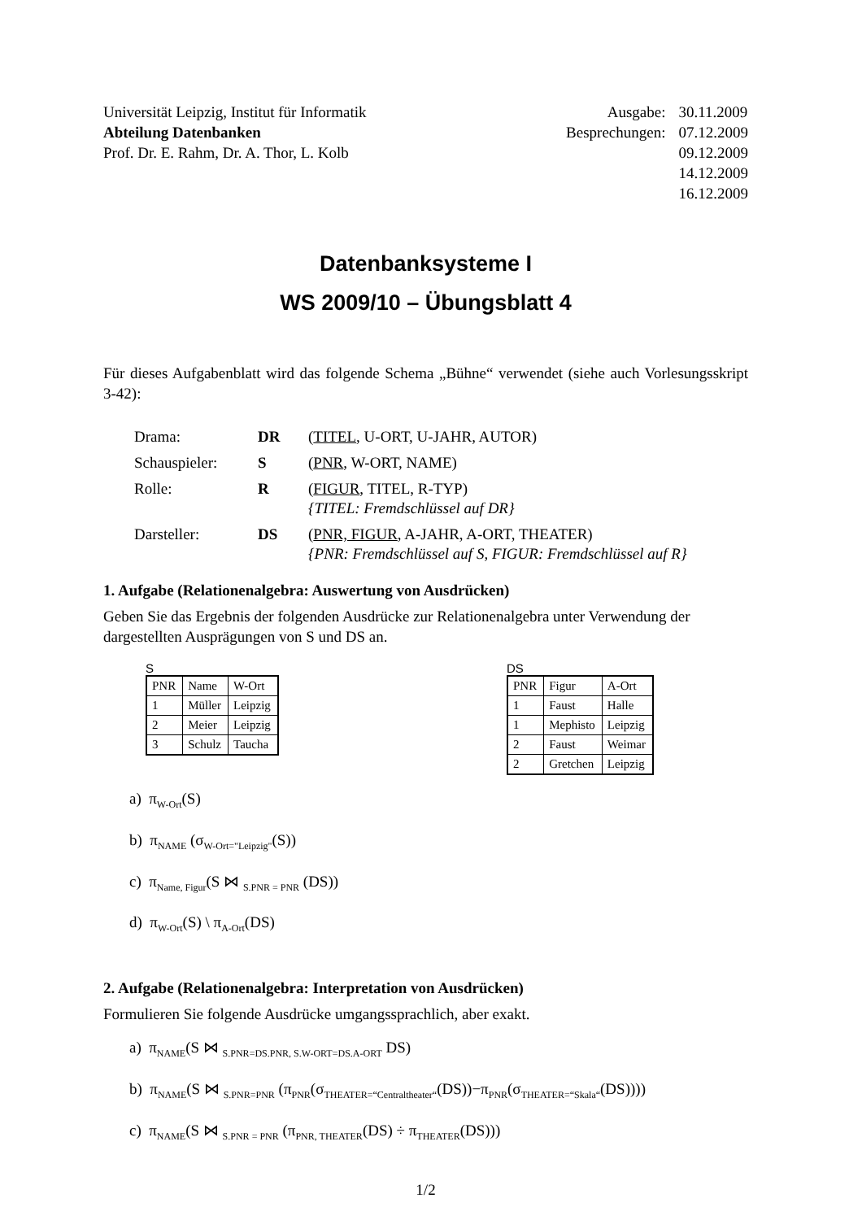Universität Leipzig, Institut für Informatik
Abteilung Datenbanken
Prof. Dr. E. Rahm, Dr. A. Thor, L. Kolb
Ausgabe: 30.11.2009
Besprechungen: 07.12.2009
09.12.2009
14.12.2009
16.12.2009
Datenbanksysteme I
WS 2009/10 – Übungsblatt 4
Für dieses Aufgabenblatt wird das folgende Schema „Bühne“ verwendet (siehe auch Vorlesungsskript 3-42):
| Drama: | DR | ( TITEL , U-ORT, U-JAHR, AUTOR) |
| Schauspieler: | S | ( PNR , W-ORT, NAME) |
| Rolle: | R | ( FIGUR , TITEL, R-TYP) {TITEL: Fremdschlüssel auf DR} |
| Darsteller: | DS | ( PNR, FIGUR , A-JAHR, A-ORT, THEATER) {PNR: Fremdschlüssel auf S, FIGUR: Fremdschlüssel auf R} |
1. Aufgabe (Relationenalgebra: Auswertung von Ausdrücken)
Geben Sie das Ergebnis der folgenden Ausdrücke zur Relationenalgebra unter Verwendung der dargestellten Ausprägungen von S und DS an.
S
| PNR | Name | W-Ort |
| --- | --- | --- |
| 1 | Müller | Leipzig |
| 2 | Meier | Leipzig |
| 3 | Schulz | Taucha |
DS
| PNR | Figur | A-Ort |
| --- | --- | --- |
| 1 | Faust | Halle |
| 1 | Mephisto | Leipzig |
| 2 | Faust | Weimar |
| 2 | Gretchen | Leipzig |
a) π<sub>W-Ort</sub>(S)
b) π<sub>NAME</sub> (σ<sub>W-Ort="Leipzig"</sub>(S))
c) π<sub>Name, Figur</sub>(S ⋈ <sub>S.PNR = PNR</sub> (DS))
d) π<sub>W-Ort</sub>(S) \ π<sub>A-Ort</sub>(DS)
2. Aufgabe (Relationenalgebra: Interpretation von Ausdrücken)
Formulieren Sie folgende Ausdrücke umgangssprachlich, aber exakt.
a) π<sub>NAME</sub>(S ⋈ <sub>S.PNR=DS.PNR, S.W-ORT=DS.A-ORT</sub> DS)
b) π<sub>NAME</sub>(S ⋈ <sub>S.PNR=PNR</sub> (π<sub>PNR</sub>(σ<sub>THEATER=“Centraltheater“</sub>(DS))−π<sub>PNR</sub>(σ<sub>THEATER=“Skala“</sub>(DS))))
c) π<sub>NAME</sub>(S ⋈ <sub>S.PNR = PNR</sub> (π<sub>PNR, THEATER</sub>(DS) ÷ π<sub>THEATER</sub>(DS)))
1/2